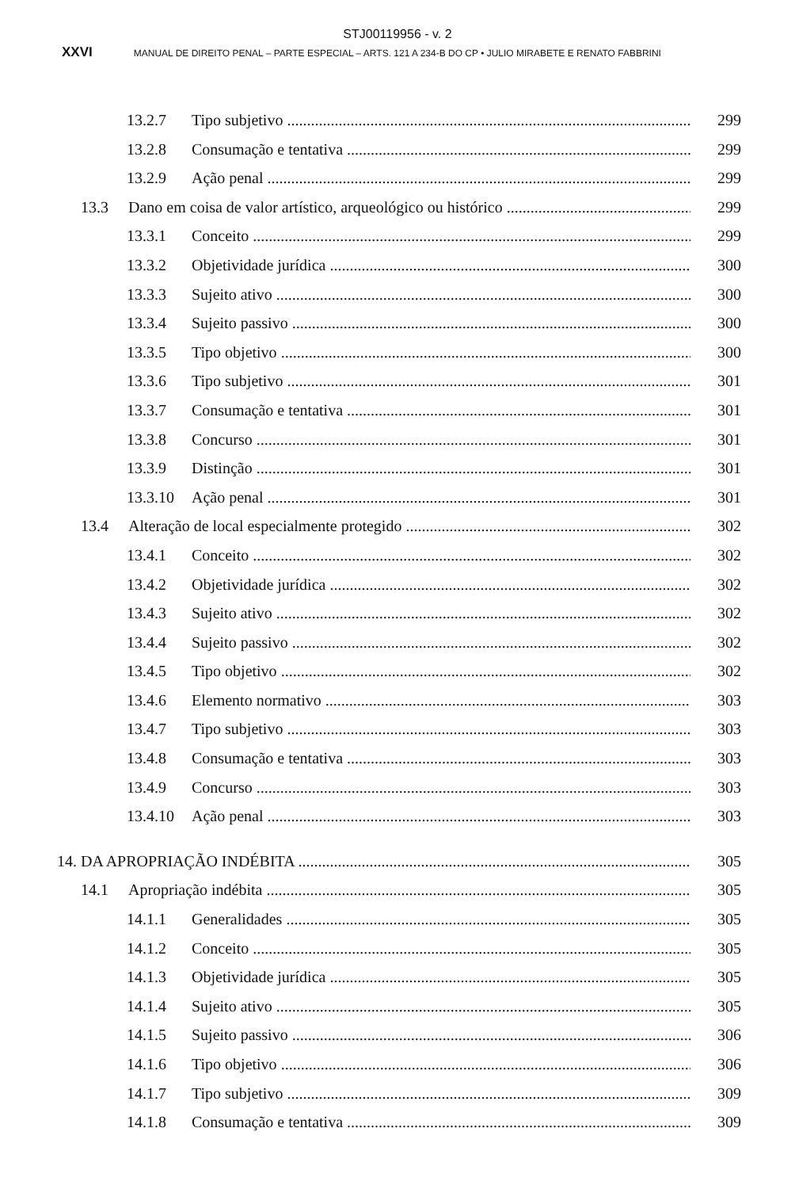STJ00119956 - v. 2
XXVI MANUAL DE DIREITO PENAL – PARTE ESPECIAL – ARTS. 121 A 234-B DO CP • JULIO MIRABETE E RENATO FABBRINI
13.2.7 Tipo subjetivo 299
13.2.8 Consumação e tentativa 299
13.2.9 Ação penal 299
13.3 Dano em coisa de valor artístico, arqueológico ou histórico 299
13.3.1 Conceito 299
13.3.2 Objetividade jurídica 300
13.3.3 Sujeito ativo 300
13.3.4 Sujeito passivo 300
13.3.5 Tipo objetivo 300
13.3.6 Tipo subjetivo 301
13.3.7 Consumação e tentativa 301
13.3.8 Concurso 301
13.3.9 Distinção 301
13.3.10 Ação penal 301
13.4 Alteração de local especialmente protegido 302
13.4.1 Conceito 302
13.4.2 Objetividade jurídica 302
13.4.3 Sujeito ativo 302
13.4.4 Sujeito passivo 302
13.4.5 Tipo objetivo 302
13.4.6 Elemento normativo 303
13.4.7 Tipo subjetivo 303
13.4.8 Consumação e tentativa 303
13.4.9 Concurso 303
13.4.10 Ação penal 303
14. DA APROPRIAÇÃO INDÉBITA 305
14.1 Apropriação indébita 305
14.1.1 Generalidades 305
14.1.2 Conceito 305
14.1.3 Objetividade jurídica 305
14.1.4 Sujeito ativo 305
14.1.5 Sujeito passivo 306
14.1.6 Tipo objetivo 306
14.1.7 Tipo subjetivo 309
14.1.8 Consumação e tentativa 309